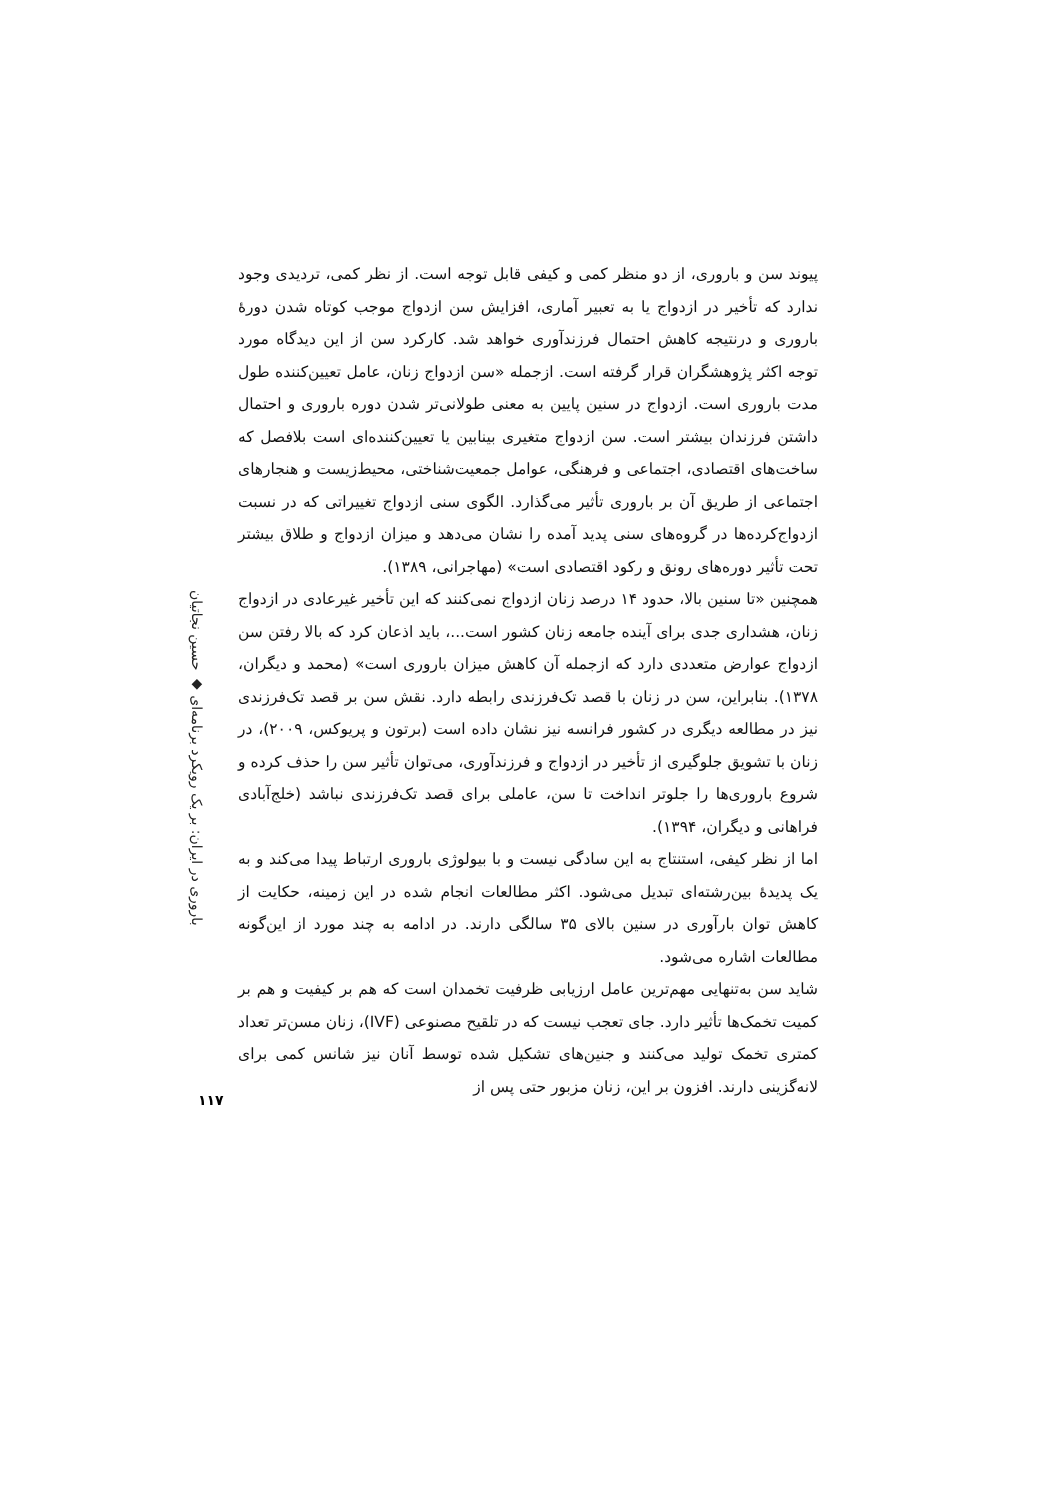پیوند سن و باروری، از دو منظر کمی و کیفی قابل توجه است. از نظر کمی، تردیدی وجود ندارد که تأخیر در ازدواج یا به تعبیر آماری، افزایش سن ازدواج موجب کوتاه شدن دورهٔ باروری و درنتیجه کاهش احتمال فرزندآوری خواهد شد. کارکرد سن از این دیدگاه مورد توجه اکثر پژوهشگران قرار گرفته است. ازجمله «سن ازدواج زنان، عامل تعیین‌کننده طول مدت باروری است. ازدواج در سنین پایین به معنی طولانی‌تر شدن دوره باروری و احتمال داشتن فرزندان بیشتر است. سن ازدواج متغیری بینابین یا تعیین‌کننده‌ای است بلافصل که ساخت‌های اقتصادی، اجتماعی و فرهنگی، عوامل جمعیت‌شناختی، محیط‌زیست و هنجارهای اجتماعی از طریق آن بر باروری تأثیر می‌گذارد. الگوی سنی ازدواج تغییراتی که در نسبت ازدواج‌کرده‌ها در گروه‌های سنی پدید آمده را نشان می‌دهد و میزان ازدواج و طلاق بیشتر تحت تأثیر دوره‌های رونق و رکود اقتصادی است» (مهاجرانی، ۱۳۸۹).
همچنین «تا سنین بالا، حدود ۱۴ درصد زنان ازدواج نمی‌کنند که این تأخیر غیرعادی در ازدواج زنان، هشداری جدی برای آینده جامعه زنان کشور است...، باید اذعان کرد که بالا رفتن سن ازدواج عوارض متعددی دارد که ازجمله آن کاهش میزان باروری است» (محمد و دیگران، ۱۳۷۸). بنابراین، سن در زنان با قصد تک‌فرزندی رابطه دارد. نقش سن بر قصد تک‌فرزندی نیز در مطالعه دیگری در کشور فرانسه نیز نشان داده است (برتون و پریوکس، ۲۰۰۹)، در زنان با تشویق جلوگیری از تأخیر در ازدواج و فرزندآوری، می‌توان تأثیر سن را حذف کرده و شروع باروری‌ها را جلوتر انداخت تا سن، عاملی برای قصد تک‌فرزندی نباشد (خلج‌آبادی فراهانی و دیگران، ۱۳۹۴).
اما از نظر کیفی، استنتاج به این سادگی نیست و با بیولوژی باروری ارتباط پیدا می‌کند و به یک پدیدهٔ بین‌رشته‌ای تبدیل می‌شود. اکثر مطالعات انجام شده در این زمینه، حکایت از کاهش توان بارآوری در سنین بالای ۳۵ سالگی دارند. در ادامه به چند مورد از این‌گونه مطالعات اشاره می‌شود.
شاید سن به‌تنهایی مهم‌ترین عامل ارزیابی ظرفیت تخمدان است که هم بر کیفیت و هم بر کمیت تخمک‌ها تأثیر دارد. جای تعجب نیست که در تلقیح مصنوعی (IVF)، زنان مسن‌تر تعداد کمتری تخمک تولید می‌کنند و جنین‌های تشکیل شده توسط آنان نیز شانس کمی برای لانه‌گزینی دارند. افزون بر این، زنان مزبور حتی پس از
باروری در ایران: بر یک رویکرد برنامه‌ای ◆ حسین نجاتیان
۱۱۷